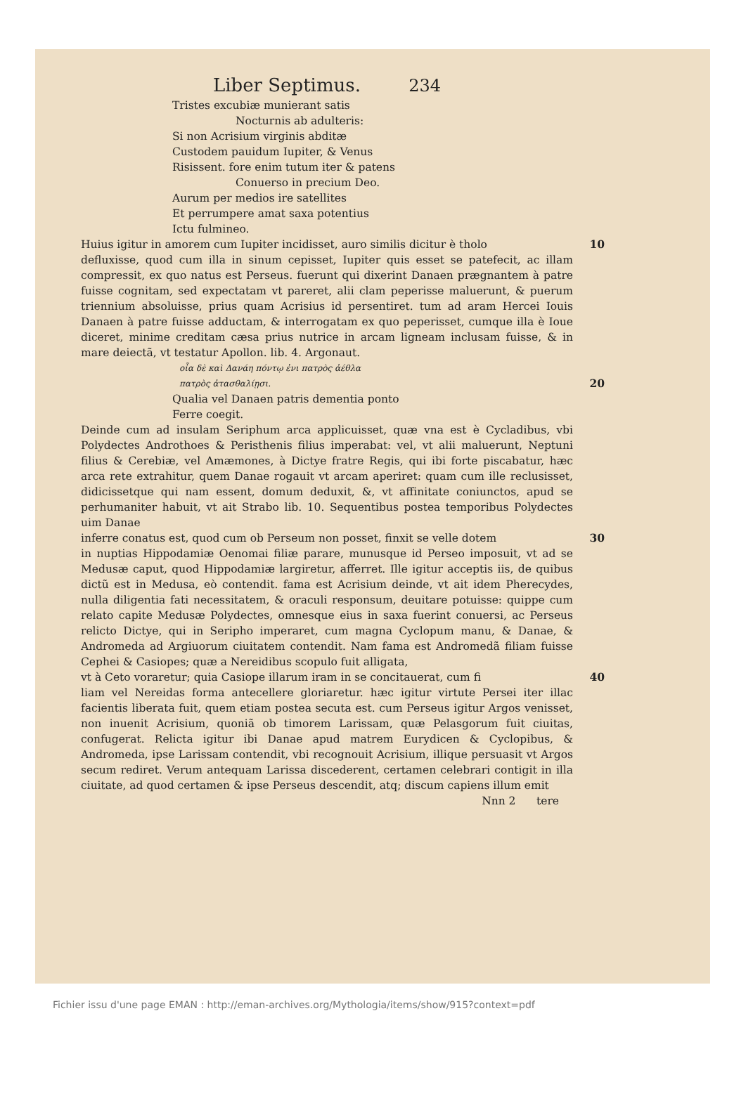Liber Septimus. 234
Tristes excubiæ munierant satis
Nocturnis ab adulteris:
Si non Acrisium virginis abditæ
Custodem pauidum Iupiter, & Venus
Risissent. fore enim tutum iter & patens
Conuerso in precium Deo.
Aurum per medios ire satellites
Et perrumpere amat saxa potentius
Ictu fulmineo.
Huius igitur in amorem cum Iupiter incidisset, auro similis dicitur è tholo 10
defluxisse, quod cum illa in sinum cepisset, Iupiter quis esset se patefecit, ac illam compressit, ex quo natus est Perseus. fuerunt qui dixerint Danaen prægnantem à patre fuisse cognitam, sed expectatam vt pareret, alii clam peperisse maluerunt, & puerum triennium absoluisse, prius quam Acrisius id persentiret. tum ad aram Hercei Iouis Danaen à patre fuisse adductam, & interrogatam ex quo peperisset, cumque illa è Ioue diceret, minime creditam cæsa prius nutrice in arcam ligneam inclusam fuisse, & in mare deiectã, vt testatur Apollon. lib. 4. Argonaut.
οἷα δὲ καὶ Δανάη πόντῳ ἐνι πατρὸς ἀέθλα
πατρὸς ἀτασθαλίῃσι. 20
Qualia vel Danaen patris dementia ponto
Ferre coegit.
Deinde cum ad insulam Seriphum arca applicuisset, quæ vna est è Cycladibus, vbi Polydectes Androthoes & Peristhenis filius imperabat: vel, vt alii maluerunt, Neptuni filius & Cerebiæ, vel Amæmones, à Dictye fratre Regis, qui ibi forte piscabatur, hæc arca rete extrahitur, quem Danae rogauit vt arcam aperiret: quam cum ille reclusisset, didicissetque qui nam essent, domum deduxit, &, vt affinitate coniunctos, apud se perhumaniter habuit, vt ait Strabo lib. 10. Sequentibus postea temporibus Polydectes uim Danae
inferre conatus est, quod cum ob Perseum non posset, finxit se velle dotem 30
in nuptias Hippodamiæ Oenomai filiæ parare, munusque id Perseo imposuit, vt ad se Medusæ caput, quod Hippodamiæ largiretur, afferret. Ille igitur acceptis iis, de quibus dictũ est in Medusa, eò contendit. fama est Acrisium deinde, vt ait idem Pherecydes, nulla diligentia fati necessitatem, & oraculi responsum, deuitare potuisse: quippe cum relato capite Medusæ Polydectes, omnesque eius in saxa fuerint conuersi, ac Perseus relicto Dictye, qui in Seripho imperaret, cum magna Cyclopum manu, & Danae, & Andromeda ad Argiuorum ciuitatem contendit. Nam fama est Andromedã filiam fuisse Cephei & Casiopes; quæ a Nereidibus scopulo fuit alligata,
vt à Ceto voraretur; quia Casiope illarum iram in se concitauerat, cum fi 40
liam vel Nereidas forma antecellere gloriaretur. hæc igitur virtute Persei iter illac facientis liberata fuit, quem etiam postea secuta est. cum Perseus igitur Argos venisset, non inuenit Acrisium, quoniã ob timorem Larissam, quæ Pelasgorum fuit ciuitas, confugerat. Relicta igitur ibi Danae apud matrem Eurydicen & Cyclopibus, & Andromeda, ipse Larissam contendit, vbi recognouit Acrisium, illique persuasit vt Argos secum rediret. Verum antequam Larissa discederent, certamen celebrari contigit in illa ciuitate, ad quod certamen & ipse Perseus descendit, atq; discum capiens illum emit
Nnn 2 tere
Fichier issu d'une page EMAN : http://eman-archives.org/Mythologia/items/show/915?context=pdf